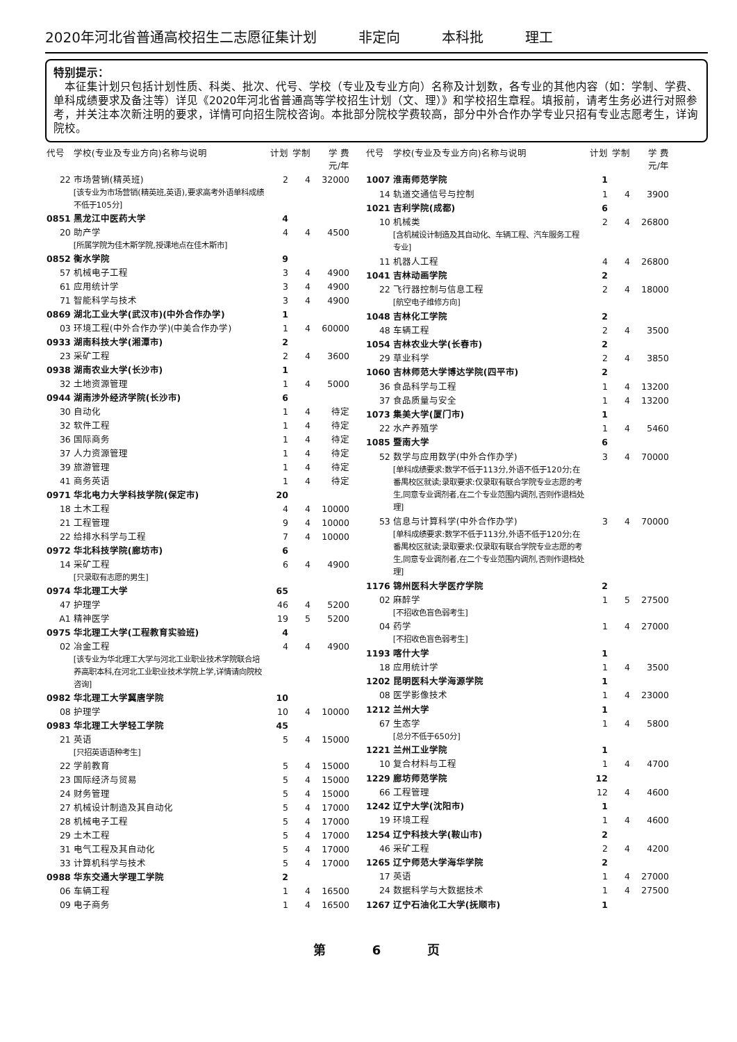2020年河北省普通高校招生二志愿征集计划 非定向 本科批 理工
特别提示：
　本征集计划只包括计划性质、科类、批次、代号、学校（专业及专业方向）名称及计划数，各专业的其他内容（如：学制、学费、单科成绩要求及备注等）详见《2020年河北省普通高等学校招生计划（文、理）》和学校招生章程。填报前，请考生务必进行对照参考，并关注本次新注明的要求，详情可向招生院校咨询。本批部分院校学费较高，部分中外合作办学专业只招有专业志愿考生，详询院校。
| 代号 | 学校(专业及专业方向)名称与说明 | 计划 | 学制 | 学 费 元/年 |
| --- | --- | --- | --- | --- |
| 22 | 市场营销(精英班) [该专业为市场营销(精英班,英语),要求高考外语单科成绩不低于105分] | 2 | 4 | 32000 |
| 0851 | 黑龙江中医药大学 | 4 | | |
| 20 | 助产学 [所属学院为佳木斯学院,授课地点在佳木斯市] | 4 | 4 | 4500 |
| 0852 | 衡水学院 | 9 | | |
| 57 | 机械电子工程 | 3 | 4 | 4900 |
| 61 | 应用统计学 | 3 | 4 | 4900 |
| 71 | 智能科学与技术 | 3 | 4 | 4900 |
| 0869 | 湖北工业大学(武汉市)(中外合作办学) | 1 | | |
| 03 | 环境工程(中外合作办学)(中美合作办学) | 1 | 4 | 60000 |
| 0933 | 湖南科技大学(湘潭市) | 2 | | |
| 23 | 采矿工程 | 2 | 4 | 3600 |
| 0938 | 湖南农业大学(长沙市) | 1 | | |
| 32 | 土地资源管理 | 1 | 4 | 5000 |
| 0944 | 湖南涉外经济学院(长沙市) | 6 | | |
| 30 | 自动化 | 1 | 4 | 待定 |
| 32 | 软件工程 | 1 | 4 | 待定 |
| 36 | 国际商务 | 1 | 4 | 待定 |
| 37 | 人力资源管理 | 1 | 4 | 待定 |
| 39 | 旅游管理 | 1 | 4 | 待定 |
| 41 | 商务英语 | 1 | 4 | 待定 |
| 0971 | 华北电力大学科技学院(保定市) | 20 | | |
| 18 | 土木工程 | 4 | 4 | 10000 |
| 21 | 工程管理 | 9 | 4 | 10000 |
| 22 | 给排水科学与工程 | 7 | 4 | 10000 |
| 0972 | 华北科技学院(廊坊市) | 6 | | |
| 14 | 采矿工程 [只录取有志愿的男生] | 6 | 4 | 4900 |
| 0974 | 华北理工大学 | 65 | | |
| 47 | 护理学 | 46 | 4 | 5200 |
| A1 | 精神医学 | 19 | 5 | 5200 |
| 0975 | 华北理工大学(工程教育实验班) | 4 | | |
| 02 | 冶金工程 [该专业为华北理工大学与河北工业职业技术学院联合培养高职本科,在河北工业职业技术学院上学,详情请向院校咨询] | 4 | 4 | 4900 |
| 0982 | 华北理工大学冀唐学院 | 10 | | |
| 08 | 护理学 | 10 | 4 | 10000 |
| 0983 | 华北理工大学轻工学院 | 45 | | |
| 21 | 英语 [只招英语语种考生] | 5 | 4 | 15000 |
| 22 | 学前教育 | 5 | 4 | 15000 |
| 23 | 国际经济与贸易 | 5 | 4 | 15000 |
| 24 | 财务管理 | 5 | 4 | 15000 |
| 27 | 机械设计制造及其自动化 | 5 | 4 | 17000 |
| 28 | 机械电子工程 | 5 | 4 | 17000 |
| 29 | 土木工程 | 5 | 4 | 17000 |
| 31 | 电气工程及其自动化 | 5 | 4 | 17000 |
| 33 | 计算机科学与技术 | 5 | 4 | 17000 |
| 0988 | 华东交通大学理工学院 | 2 | | |
| 06 | 车辆工程 | 1 | 4 | 16500 |
| 09 | 电子商务 | 1 | 4 | 16500 |
| 代号 | 学校(专业及专业方向)名称与说明 | 计划 | 学制 | 学 费 元/年 |
| --- | --- | --- | --- | --- |
| 1007 | 淮南师范学院 | 1 | | |
| 14 | 轨道交通信号与控制 | 1 | 4 | 3900 |
| 1021 | 吉利学院(成都) | 6 | | |
| 10 | 机械类 [含机械设计制造及其自动化、车辆工程、汽车服务工程专业] | 2 | 4 | 26800 |
| 11 | 机器人工程 | 4 | 4 | 26800 |
| 1041 | 吉林动画学院 | 2 | | |
| 22 | 飞行器控制与信息工程 [航空电子维修方向] | 2 | 4 | 18000 |
| 1048 | 吉林化工学院 | 2 | | |
| 48 | 车辆工程 | 2 | 4 | 3500 |
| 1054 | 吉林农业大学(长春市) | 2 | | |
| 29 | 草业科学 | 2 | 4 | 3850 |
| 1060 | 吉林师范大学博达学院(四平市) | 2 | | |
| 36 | 食品科学与工程 | 1 | 4 | 13200 |
| 37 | 食品质量与安全 | 1 | 4 | 13200 |
| 1073 | 集美大学(厦门市) | 1 | | |
| 22 | 水产养殖学 | 1 | 4 | 5460 |
| 1085 | 暨南大学 | 6 | | |
| 52 | 数学与应用数学(中外合作办学) [单科成绩要求:数学不低于113分,外语不低于120分;在番禺校区就读;录取要求:仅录取有联合学院专业志愿的考生,同意专业调剂者,在二个专业范围内调剂,否则作退档处理] | 3 | 4 | 70000 |
| 53 | 信息与计算科学(中外合作办学) [单科成绩要求:数学不低于113分,外语不低于120分;在番禺校区就读;录取要求:仅录取有联合学院专业志愿的考生,同意专业调剂者,在二个专业范围内调剂,否则作退档处理] | 3 | 4 | 70000 |
| 1176 | 锦州医科大学医疗学院 | 2 | | |
| 02 | 麻醉学 [不招收色盲色弱考生] | 1 | 5 | 27500 |
| 04 | 药学 [不招收色盲色弱考生] | 1 | 4 | 27000 |
| 1193 | 喀什大学 | 1 | | |
| 18 | 应用统计学 | 1 | 4 | 3500 |
| 1202 | 昆明医科大学海源学院 | 1 | | |
| 08 | 医学影像技术 | 1 | 4 | 23000 |
| 1212 | 兰州大学 | 1 | | |
| 67 | 生态学 [总分不低于650分] | 1 | 4 | 5800 |
| 1221 | 兰州工业学院 | 1 | | |
| 10 | 复合材料与工程 | 1 | 4 | 4700 |
| 1229 | 廊坊师范学院 | 12 | | |
| 66 | 工程管理 | 12 | 4 | 4600 |
| 1242 | 辽宁大学(沈阳市) | 1 | | |
| 19 | 环境工程 | 1 | 4 | 4600 |
| 1254 | 辽宁科技大学(鞍山市) | 2 | | |
| 46 | 采矿工程 | 2 | 4 | 4200 |
| 1265 | 辽宁师范大学海华学院 | 2 | | |
| 17 | 英语 | 1 | 4 | 27000 |
| 24 | 数据科学与大数据技术 | 1 | 4 | 27500 |
| 1267 | 辽宁石油化工大学(抚顺市) | 1 | | |
第 6 页